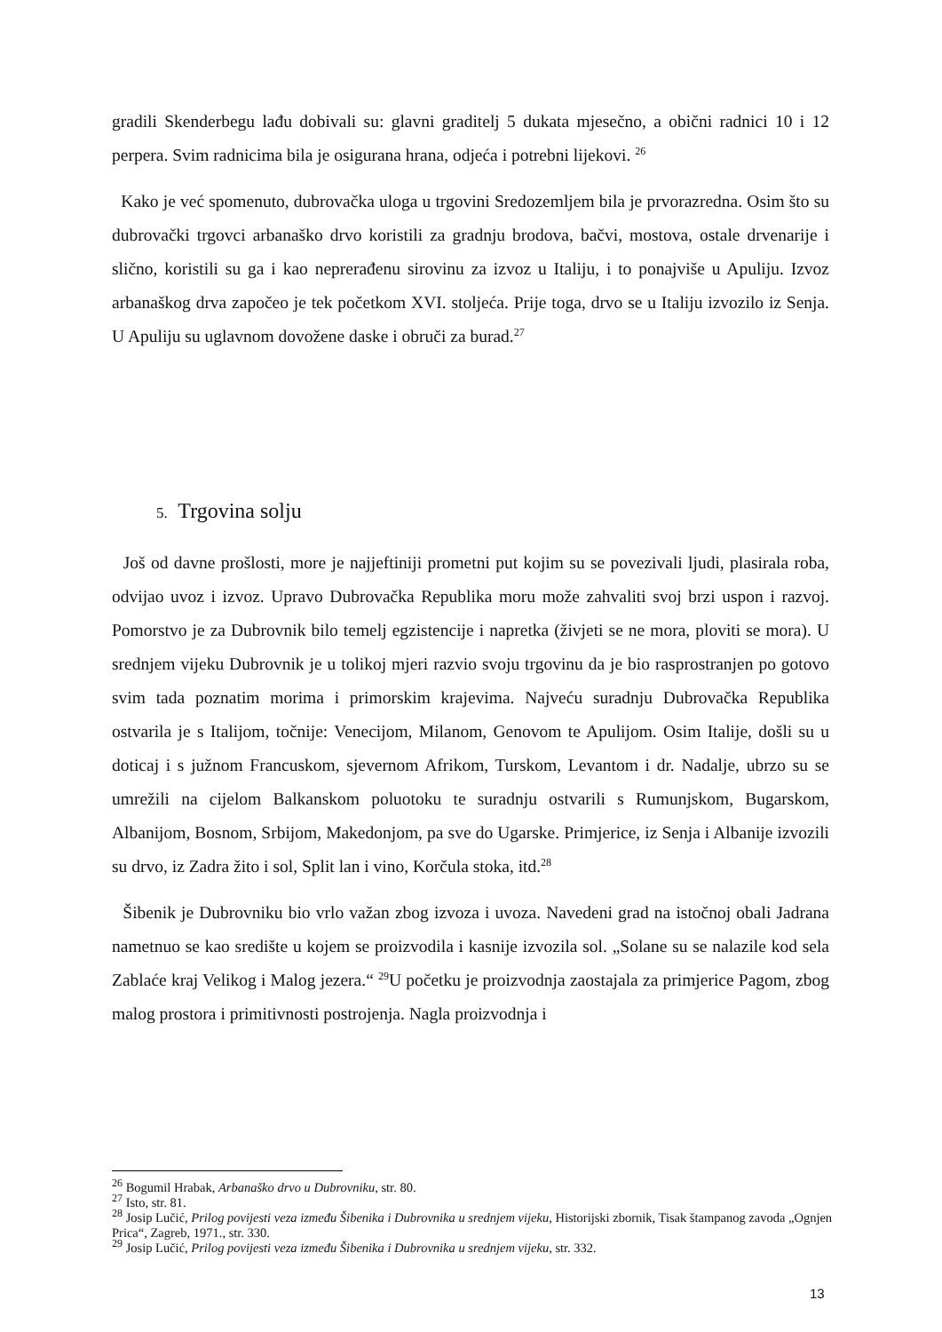gradili Skenderbegu lađu dobivali su: glavni graditelj 5 dukata mjesečno, a obični radnici 10 i 12 perpera. Svim radnicima bila je osigurana hrana, odjeća i potrebni lijekovi. <sup>26</sup>
Kako je već spomenuto, dubrovačka uloga u trgovini Sredozemljem bila je prvorazredna. Osim što su dubrovački trgovci arbanaško drvo koristili za gradnju brodova, bačvi, mostova, ostale drvenarije i slično, koristili su ga i kao neprerađenu sirovinu za izvoz u Italiju, i to ponajviše u Apuliju. Izvoz arbanaškog drva započeo je tek početkom XVI. stoljeća. Prije toga, drvo se u Italiju izvozilo iz Senja. U Apuliju su uglavnom dovožene daske i obruči za burad.<sup>27</sup>
5. Trgovina solju
Još od davne prošlosti, more je najjeftiniji prometni put kojim su se povezivali ljudi, plasirala roba, odvijao uvoz i izvoz. Upravo Dubrovačka Republika moru može zahvaliti svoj brzi uspon i razvoj. Pomorstvo je za Dubrovnik bilo temelj egzistencije i napretka (živjeti se ne mora, ploviti se mora). U srednjem vijeku Dubrovnik je u tolikoj mjeri razvio svoju trgovinu da je bio rasprostranjen po gotovo svim tada poznatim morima i primorskim krajevima. Najveću suradnju Dubrovačka Republika ostvarila je s Italijom, točnije: Venecijom, Milanom, Genovom te Apulijom. Osim Italije, došli su u doticaj i s južnom Francuskom, sjevernom Afrikom, Turskom, Levantom i dr. Nadalje, ubrzo su se umrežili na cijelom Balkanskom poluotoku te suradnju ostvarili s Rumunjskom, Bugarskom, Albanijom, Bosnom, Srbijom, Makedonjom, pa sve do Ugarske. Primjerice, iz Senja i Albanije izvozili su drvo, iz Zadra žito i sol, Split lan i vino, Korčula stoka, itd.<sup>28</sup>
Šibenik je Dubrovniku bio vrlo važan zbog izvoza i uvoza. Navedeni grad na istočnoj obali Jadrana nametnuo se kao središte u kojem se proizvodila i kasnije izvozila sol. „Solane su se nalazile kod sela Zablaće kraj Velikog i Malog jezera.“ <sup>29</sup>U početku je proizvodnja zaostajala za primjerice Pagom, zbog malog prostora i primitivnosti postrojenja. Nagla proizvodnja i
<sup>26</sup> Bogumil Hrabak, Arbanaško drvo u Dubrovniku, str. 80.
<sup>27</sup> Isto, str. 81.
<sup>28</sup> Josip Lučić, Prilog povijesti veza između Šibenika i Dubrovnika u srednjem vijeku, Historijski zbornik, Tisak štampanog zavoda „Ognjen Prica“, Zagreb, 1971., str. 330.
<sup>29</sup> Josip Lučić, Prilog povijesti veza između Šibenika i Dubrovnika u srednjem vijeku, str. 332.
13